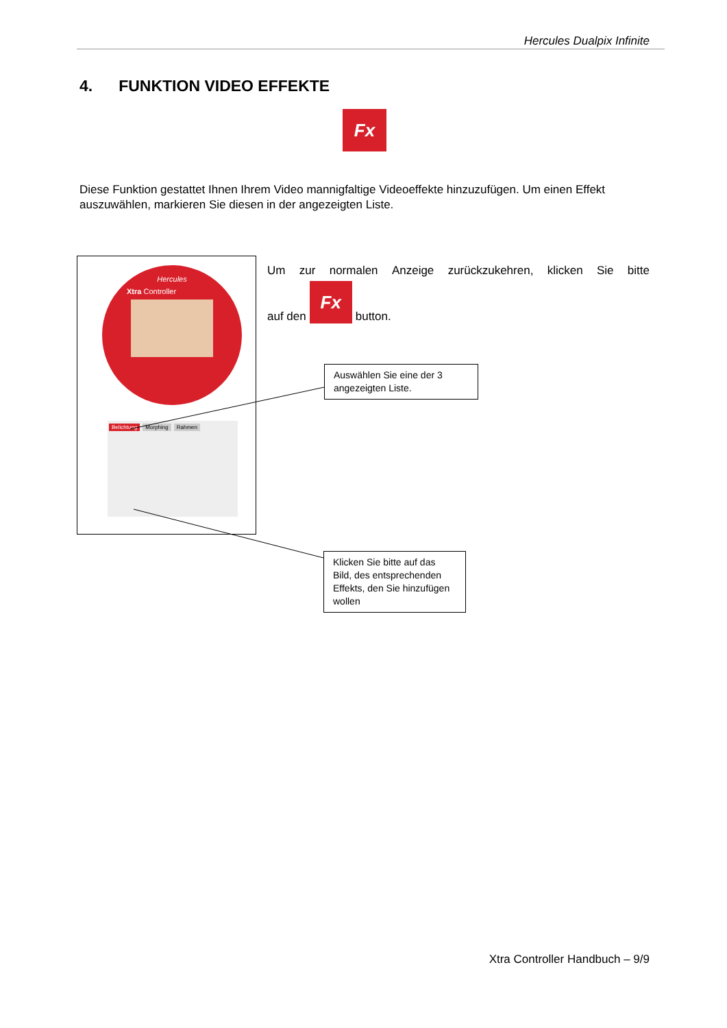Hercules Dualpix Infinite
4. FUNKTION VIDEO EFFEKTE
Fx
Diese Funktion gestattet Ihnen Ihrem Video mannigfaltige Videoeffekte hinzuzufügen. Um einen Effekt auszuwählen, markieren Sie diesen in der angezeigten Liste.
Hercules
Xtra Controller
Belichtung Morphing Rahmen
Um zur normalen Anzeige zurückzukehren, klicken Sie bitte
auf den Fx button.
Auswählen Sie eine der 3 angezeigten Liste.
Klicken Sie bitte auf das Bild, des entsprechenden Effekts, den Sie hinzufügen wollen
Xtra Controller Handbuch – 9/9